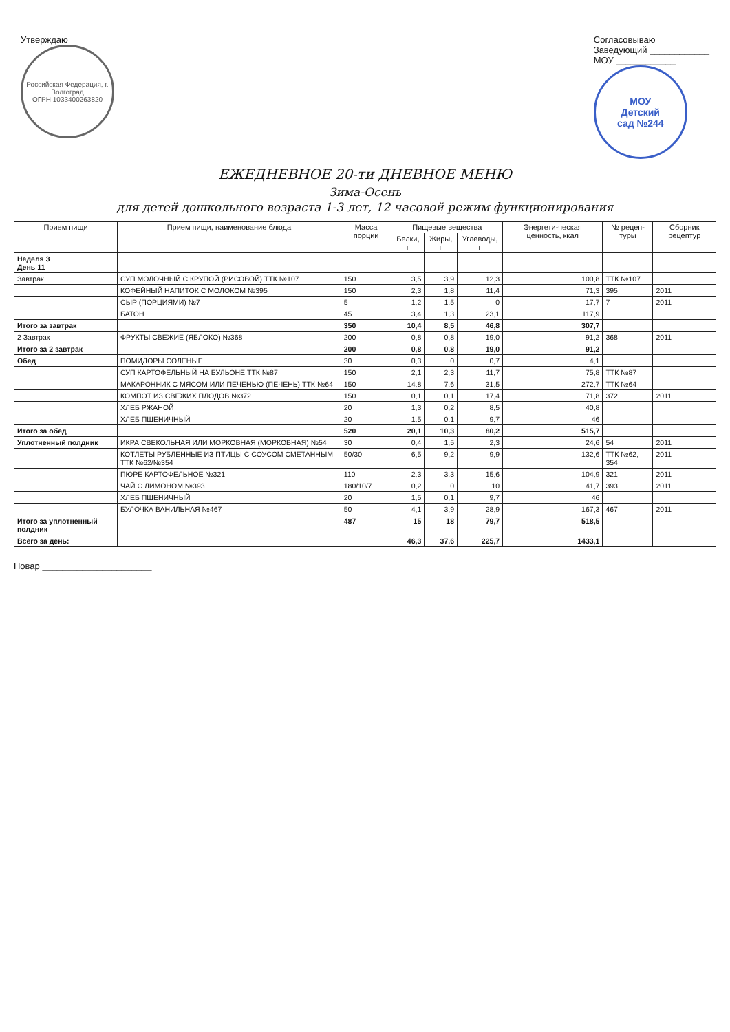Утверждаю
Российская Федерация, г. Волгоград
ОГРН 1033400263820
Согласовываю
Заведующий ____________
МОУ ____________
МОУ
Детский
сад №244
ЕЖЕДНЕВНОЕ 20-ти ДНЕВНОЕ МЕНЮ
Зима-Осень
для детей дошкольного возраста 1-3 лет, 12 часовой режим функционирования
| Прием пищи | Прием пищи, наименование блюда | Масса порции | Пищевые вещества | | | Энергети-ческая ценность, ккал | № рецеп-туры | Сборник рецептур |
| --- | --- | --- | --- | --- | --- | --- | --- | --- |
| | | | Белки, г | Жиры, г | Углеводы, г | | | |
| Неделя 3 День 11 | | | | | | | | |
| Завтрак | СУП МОЛОЧНЫЙ С КРУПОЙ (РИСОВОЙ) ТТК №107 | 150 | 3,5 | 3,9 | 12,3 | 100,8 | ТТК №107 | |
| | КОФЕЙНЫЙ НАПИТОК С МОЛОКОМ №395 | 150 | 2,3 | 1,8 | 11,4 | 71,3 | 395 | 2011 |
| | СЫР (ПОРЦИЯМИ) №7 | 5 | 1,2 | 1,5 | 0 | 17,7 | 7 | 2011 |
| | БАТОН | 45 | 3,4 | 1,3 | 23,1 | 117,9 | | |
| Итого за завтрак | | 350 | 10,4 | 8,5 | 46,8 | 307,7 | | |
| 2 Завтрак | ФРУКТЫ СВЕЖИЕ (ЯБЛОКО) №368 | 200 | 0,8 | 0,8 | 19,0 | 91,2 | 368 | 2011 |
| Итого за 2 завтрак | | 200 | 0,8 | 0,8 | 19,0 | 91,2 | | |
| Обед | ПОМИДОРЫ СОЛЕНЫЕ | 30 | 0,3 | 0 | 0,7 | 4,1 | | |
| | СУП КАРТОФЕЛЬНЫЙ НА БУЛЬОНЕ ТТК №87 | 150 | 2,1 | 2,3 | 11,7 | 75,8 | ТТК №87 | |
| | МАКАРОННИК С МЯСОМ ИЛИ ПЕЧЕНЬЮ (ПЕЧЕНЬ) ТТК №64 | 150 | 14,8 | 7,6 | 31,5 | 272,7 | ТТК №64 | |
| | КОМПОТ ИЗ СВЕЖИХ ПЛОДОВ №372 | 150 | 0,1 | 0,1 | 17,4 | 71,8 | 372 | 2011 |
| | ХЛЕБ РЖАНОЙ | 20 | 1,3 | 0,2 | 8,5 | 40,8 | | |
| | ХЛЕБ ПШЕНИЧНЫЙ | 20 | 1,5 | 0,1 | 9,7 | 46 | | |
| Итого за обед | | 520 | 20,1 | 10,3 | 80,2 | 515,7 | | |
| Уплотненный полдник | ИКРА СВЕКОЛЬНАЯ ИЛИ МОРКОВНАЯ (МОРКОВНАЯ) №54 | 30 | 0,4 | 1,5 | 2,3 | 24,6 | 54 | 2011 |
| | КОТЛЕТЫ РУБЛЕННЫЕ ИЗ ПТИЦЫ С СОУСОМ СМЕТАННЫМ ТТК №62/№354 | 50/30 | 6,5 | 9,2 | 9,9 | 132,6 | ТТК №62, 354 | 2011 |
| | ПЮРЕ КАРТОФЕЛЬНОЕ №321 | 110 | 2,3 | 3,3 | 15,6 | 104,9 | 321 | 2011 |
| | ЧАЙ С ЛИМОНОМ №393 | 180/10/7 | 0,2 | 0 | 10 | 41,7 | 393 | 2011 |
| | ХЛЕБ ПШЕНИЧНЫЙ | 20 | 1,5 | 0,1 | 9,7 | 46 | | |
| | БУЛОЧКА ВАНИЛЬНАЯ №467 | 50 | 4,1 | 3,9 | 28,9 | 167,3 | 467 | 2011 |
| Итого за уплотненный полдник | | 487 | 15 | 18 | 79,7 | 518,5 | | |
| Всего за день: | | | 46,3 | 37,6 | 225,7 | 1433,1 | | |
Повар ______________________